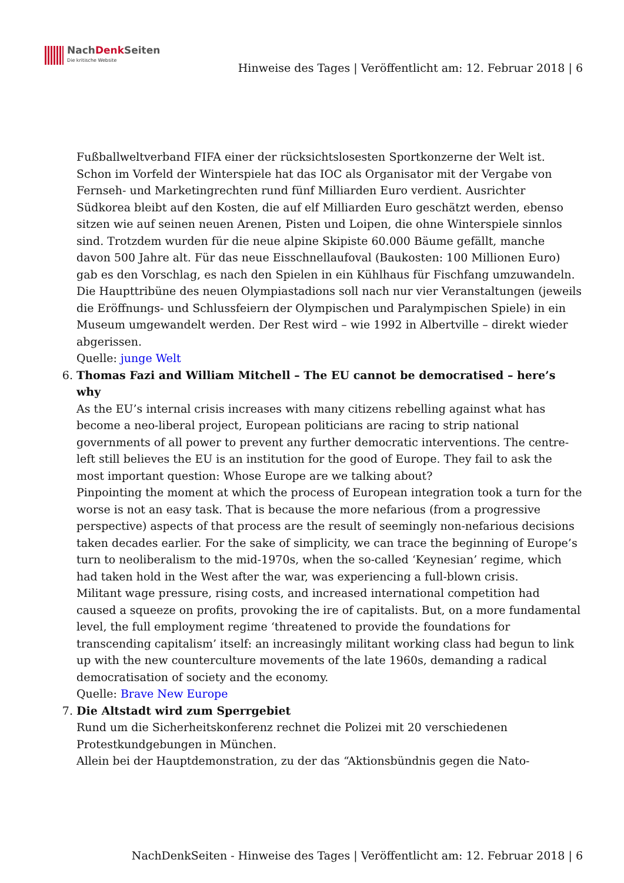NachDenk Seiten
Die kritische Website
Hinweise des Tages | Veröffentlicht am: 12. Februar 2018 | 6
Fußballweltverband FIFA einer der rücksichtslosesten Sportkonzerne der Welt ist. Schon im Vorfeld der Winterspiele hat das IOC als Organisator mit der Vergabe von Fernseh- und Marketingrechten rund fünf Milliarden Euro verdient. Ausrichter Südkorea bleibt auf den Kosten, die auf elf Milliarden Euro geschätzt werden, ebenso sitzen wie auf seinen neuen Arenen, Pisten und Loipen, die ohne Winterspiele sinnlos sind. Trotzdem wurden für die neue alpine Skipiste 60.000 Bäume gefällt, manche davon 500 Jahre alt. Für das neue Eisschnellaufoval (Baukosten: 100 Millionen Euro) gab es den Vorschlag, es nach den Spielen in ein Kühlhaus für Fischfang umzuwandeln. Die Haupttribüne des neuen Olympiastadions soll nach nur vier Veranstaltungen (jeweils die Eröffnungs- und Schlussfeiern der Olympischen und Paralympischen Spiele) in ein Museum umgewandelt werden. Der Rest wird – wie 1992 in Albertville – direkt wieder abgerissen.
Quelle: junge Welt
6. Thomas Fazi and William Mitchell – The EU cannot be democratised – here’s why
As the EU’s internal crisis increases with many citizens rebelling against what has become a neo-liberal project, European politicians are racing to strip national governments of all power to prevent any further democratic interventions. The centre-left still believes the EU is an institution for the good of Europe. They fail to ask the most important question: Whose Europe are we talking about?
Pinpointing the moment at which the process of European integration took a turn for the worse is not an easy task. That is because the more nefarious (from a progressive perspective) aspects of that process are the result of seemingly non-nefarious decisions taken decades earlier. For the sake of simplicity, we can trace the beginning of Europe’s turn to neoliberalism to the mid-1970s, when the so-called ‘Keynesian’ regime, which had taken hold in the West after the war, was experiencing a full-blown crisis.
Militant wage pressure, rising costs, and increased international competition had caused a squeeze on profits, provoking the ire of capitalists. But, on a more fundamental level, the full employment regime ‘threatened to provide the foundations for transcending capitalism’ itself: an increasingly militant working class had begun to link up with the new counterculture movements of the late 1960s, demanding a radical democratisation of society and the economy.
Quelle: Brave New Europe
7. Die Altstadt wird zum Sperrgebiet
Rund um die Sicherheitskonferenz rechnet die Polizei mit 20 verschiedenen Protestkundgebungen in München.
Allein bei der Hauptdemonstration, zu der das “Aktionsbündnis gegen die Nato-
NachDenkSeiten - Hinweise des Tages | Veröffentlicht am: 12. Februar 2018 | 6